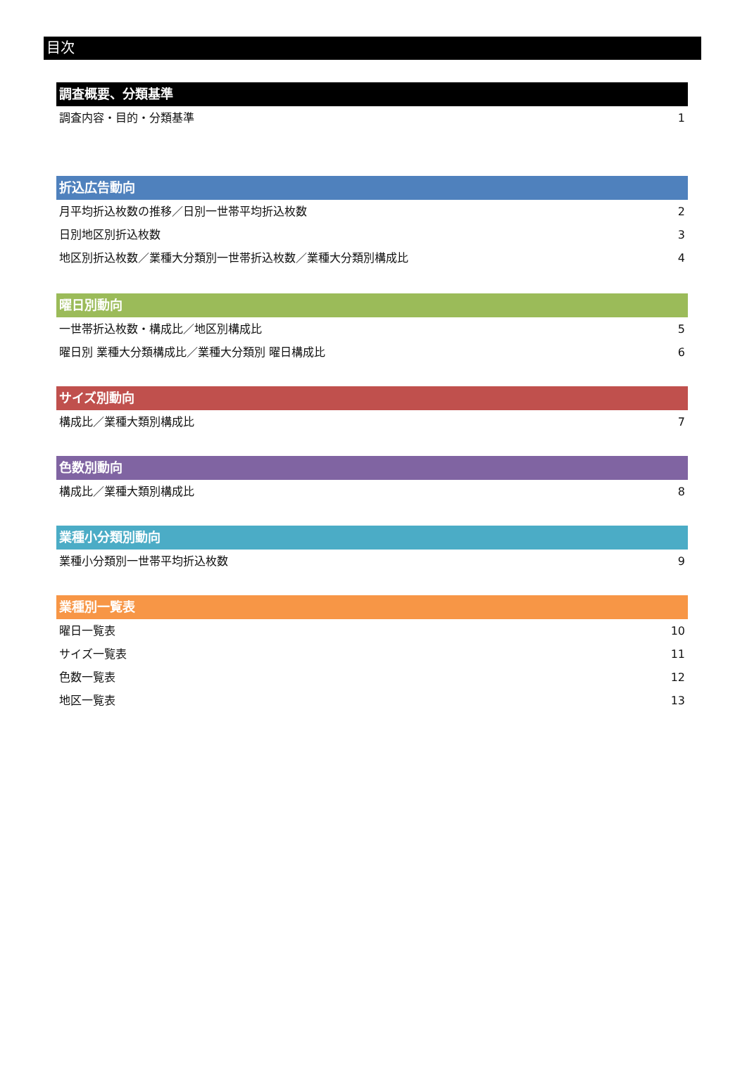目次
調査概要、分類基準
調査内容・目的・分類基準 1
折込広告動向
月平均折込枚数の推移／日別一世帯平均折込枚数 2
日別地区別折込枚数 3
地区別折込枚数／業種大分類別一世帯折込枚数／業種大分類別構成比 4
曜日別動向
一世帯折込枚数・構成比／地区別構成比 5
曜日別 業種大分類構成比／業種大分類別 曜日構成比 6
サイズ別動向
構成比／業種大類別構成比 7
色数別動向
構成比／業種大類別構成比 8
業種小分類別動向
業種小分類別一世帯平均折込枚数 9
業種別一覧表
曜日一覧表 10
サイズ一覧表 11
色数一覧表 12
地区一覧表 13